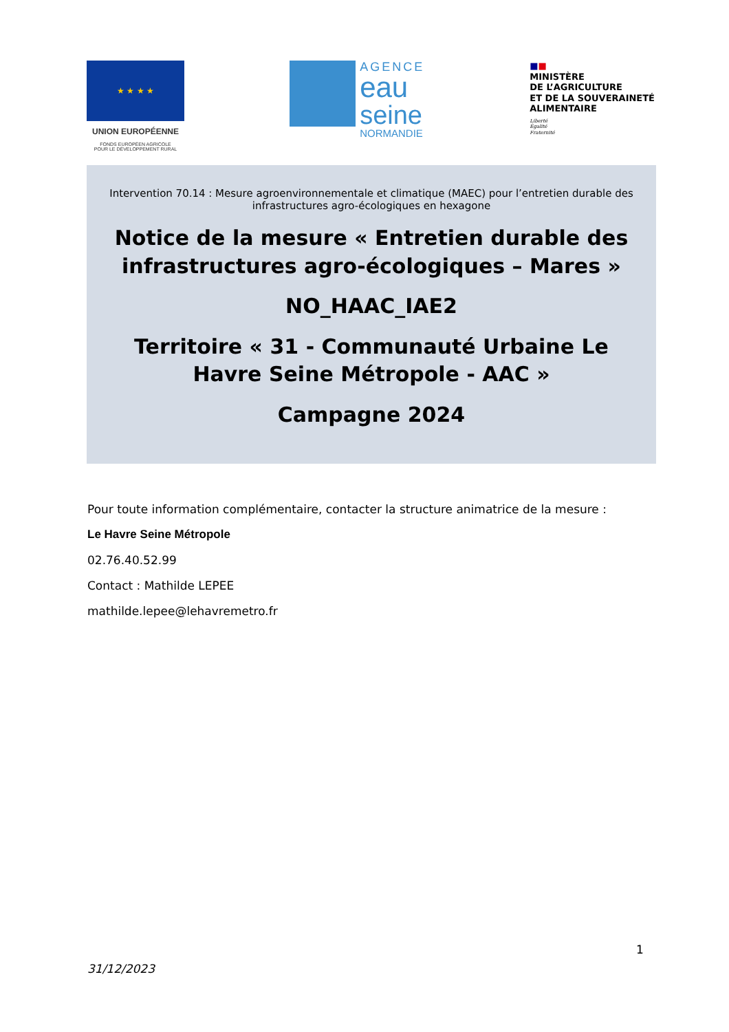★ ★ ★ ★
UNION EUROPÉENNE
FONDS EUROPÉEN AGRICOLE
POUR LE DÉVELOPPEMENT RURAL
AGENCE
eau
seine
NORMANDIE
■■
MINISTÈRE
DE L’AGRICULTURE
ET DE LA SOUVERAINETÉ
ALIMENTAIRE
Liberté
Égalité
Fraternité
Intervention 70.14 : Mesure agroenvironnementale et climatique (MAEC) pour l’entretien durable des infrastructures agro-écologiques en hexagone
Notice de la mesure « Entretien durable des infrastructures agro-écologiques – Mares »
NO_HAAC_IAE2
Territoire « 31 - Communauté Urbaine Le Havre Seine Métropole - AAC »
Campagne 2024
Pour toute information complémentaire, contacter la structure animatrice de la mesure :
Le Havre Seine Métropole
02.76.40.52.99
Contact : Mathilde LEPEE
mathilde.lepee@lehavremetro.fr
1
31/12/2023